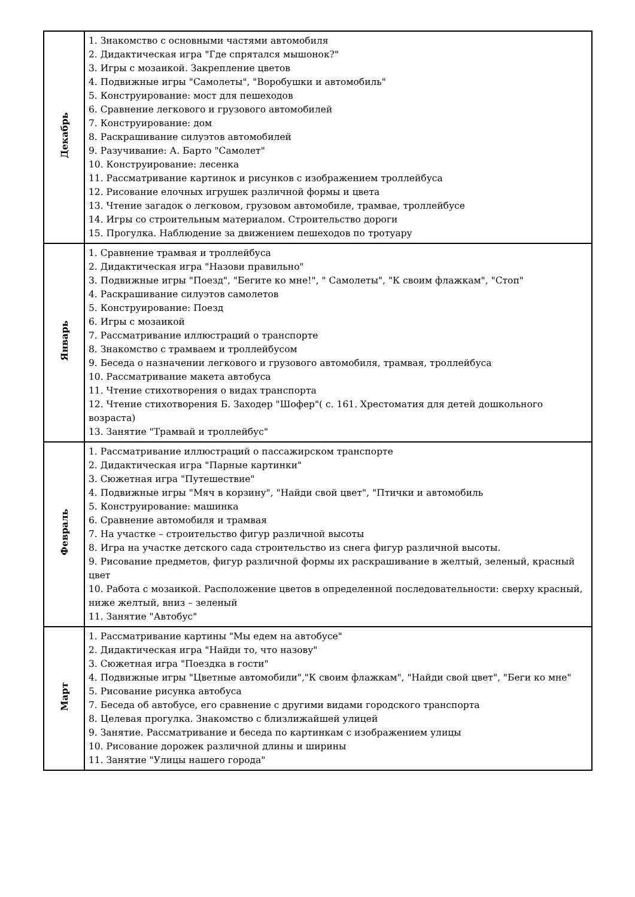| Декабрь | 1. Знакомство с основными частями автомобиля 2. Дидактическая игра "Где спрятался мышонок?" 3. Игры с мозаикой. Закрепление цветов 4. Подвижные игры "Самолеты", "Воробушки и автомобиль" 5. Конструирование: мост для пешеходов 6. Сравнение легкового и грузового автомобилей 7. Конструирование: дом 8. Раскрашивание силуэтов автомобилей 9. Разучивание: А. Барто "Самолет" 10. Конструирование: лесенка 11. Рассматривание картинок и рисунков с изображением троллейбуса 12. Рисование елочных игрушек различной формы и цвета 13. Чтение загадок о легковом, грузовом автомобиле, трамвае, троллейбусе 14. Игры со строительным материалом. Строительство дороги 15. Прогулка. Наблюдение за движением пешеходов по тротуару |
| Январь | 1. Сравнение трамвая и троллейбуса 2. Дидактическая игра "Назови правильно" 3. Подвижные игры "Поезд", "Бегите ко мне!", " Самолеты", "К своим флажкам", "Стоп" 4. Раскрашивание силуэтов самолетов 5. Конструирование: Поезд 6. Игры с мозаикой 7. Рассматривание иллюстраций о транспорте 8. Знакомство с трамваем и троллейбусом 9. Беседа о назначении легкового и грузового автомобиля, трамвая, троллейбуса 10. Рассматривание макета автобуса 11. Чтение стихотворения о видах транспорта 12. Чтение стихотворения Б. Заходер "Шофер"( с. 161. Хрестоматия для детей дошкольного возраста) 13. Занятие "Трамвай и троллейбус" |
| Февраль | 1. Рассматривание иллюстраций о пассажирском транспорте 2. Дидактическая игра "Парные картинки" 3. Сюжетная игра "Путешествие" 4. Подвижные игры "Мяч в корзину", "Найди свой цвет", "Птички и автомобиль 5. Конструирование: машинка 6. Сравнение автомобиля и трамвая 7. На участке – строительство фигур различной высоты 8. Игра на участке детского сада строительство из снега фигур различной высоты. 9. Рисование предметов, фигур различной формы их раскрашивание в желтый, зеленый, красный цвет 10. Работа с мозаикой. Расположение цветов в определенной последовательности: сверху красный, ниже желтый, вниз – зеленый 11. Занятие "Автобус" |
| Март | 1. Рассматривание картины "Мы едем на автобусе" 2. Дидактическая игра "Найди то, что назову" 3. Сюжетная игра "Поездка в гости" 4. Подвижные игры "Цветные автомобили","К своим флажкам", "Найди свой цвет", "Беги ко мне" 5. Рисование рисунка автобуса 7. Беседа об автобусе, его сравнение с другими видами городского транспорта 8. Целевая прогулка. Знакомство с близлижайшей улицей 9. Занятие. Рассматривание и беседа по картинкам с изображением улицы 10. Рисование дорожек различной длины и ширины 11. Занятие "Улицы нашего города" |